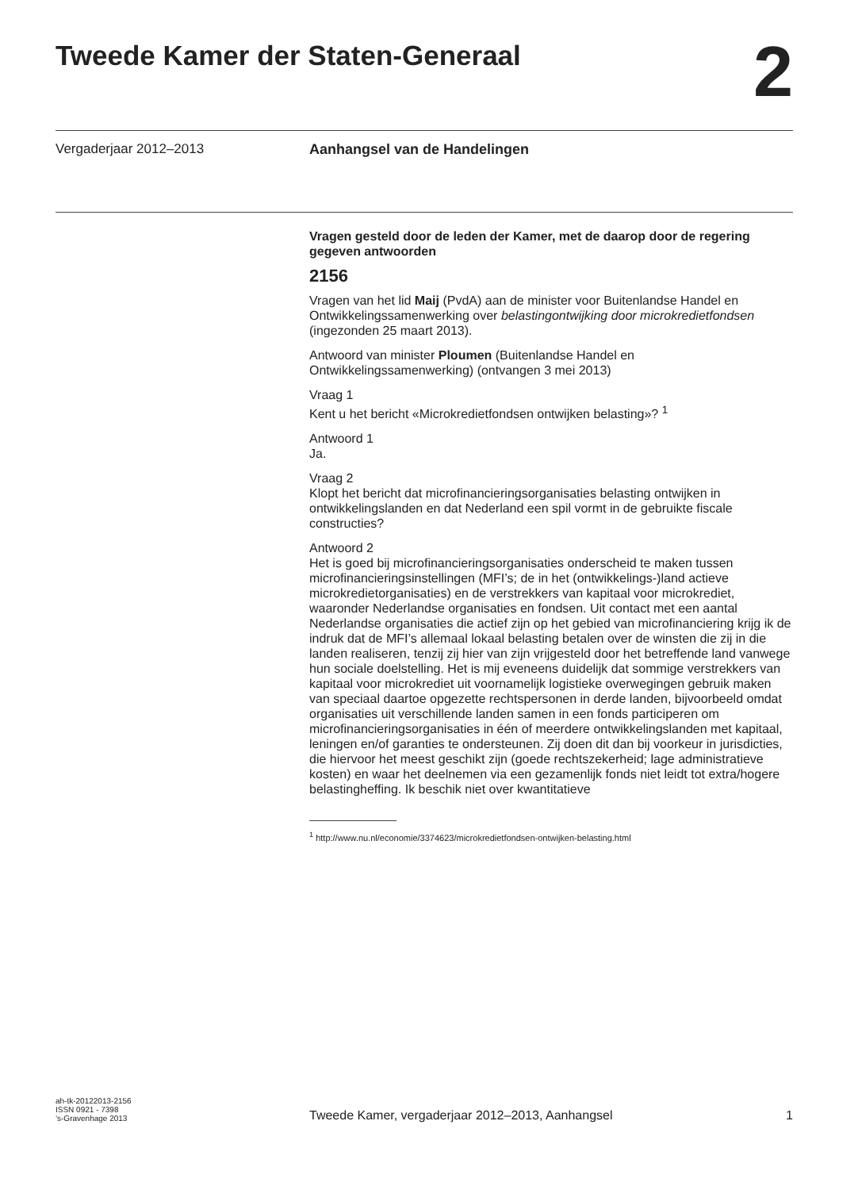Tweede Kamer der Staten-Generaal
2
Vergaderjaar 2012–2013 Aanhangsel van de Handelingen
Vragen gesteld door de leden der Kamer, met de daarop door de regering gegeven antwoorden
2156
Vragen van het lid Maij (PvdA) aan de minister voor Buitenlandse Handel en Ontwikkelingssamenwerking over belastingontwijking door microkredietfondsen (ingezonden 25 maart 2013).
Antwoord van minister Ploumen (Buitenlandse Handel en Ontwikkelingssamenwerking) (ontvangen 3 mei 2013)
Vraag 1
Kent u het bericht «Microkredietfondsen ontwijken belasting»? <sup>1</sup>
Antwoord 1
Ja.
Vraag 2
Klopt het bericht dat microfinancieringsorganisaties belasting ontwijken in ontwikkelingslanden en dat Nederland een spil vormt in de gebruikte fiscale constructies?
Antwoord 2
Het is goed bij microfinancieringsorganisaties onderscheid te maken tussen microfinancieringsinstellingen (MFI’s; de in het (ontwikkelings-)land actieve microkredietorganisaties) en de verstrekkers van kapitaal voor microkrediet, waaronder Nederlandse organisaties en fondsen. Uit contact met een aantal Nederlandse organisaties die actief zijn op het gebied van microfinanciering krijg ik de indruk dat de MFI’s allemaal lokaal belasting betalen over de winsten die zij in die landen realiseren, tenzij zij hier van zijn vrijgesteld door het betreffende land vanwege hun sociale doelstelling. Het is mij eveneens duidelijk dat sommige verstrekkers van kapitaal voor microkrediet uit voornamelijk logistieke overwegingen gebruik maken van speciaal daartoe opgezette rechtspersonen in derde landen, bijvoorbeeld omdat organisaties uit verschillende landen samen in een fonds participeren om microfinancieringsorganisaties in één of meerdere ontwikkelingslanden met kapitaal, leningen en/of garanties te ondersteunen. Zij doen dit dan bij voorkeur in jurisdicties, die hiervoor het meest geschikt zijn (goede rechtszekerheid; lage administratieve kosten) en waar het deelnemen via een gezamenlijk fonds niet leidt tot extra/hogere belastingheffing. Ik beschik niet over kwantitatieve
<sup>1</sup> http://www.nu.nl/economie/3374623/microkredietfondsen-ontwijken-belasting.html
ah-tk-20122013-2156
ISSN 0921 - 7398
’s-Gravenhage 2013
Tweede Kamer, vergaderjaar 2012–2013, Aanhangsel
1